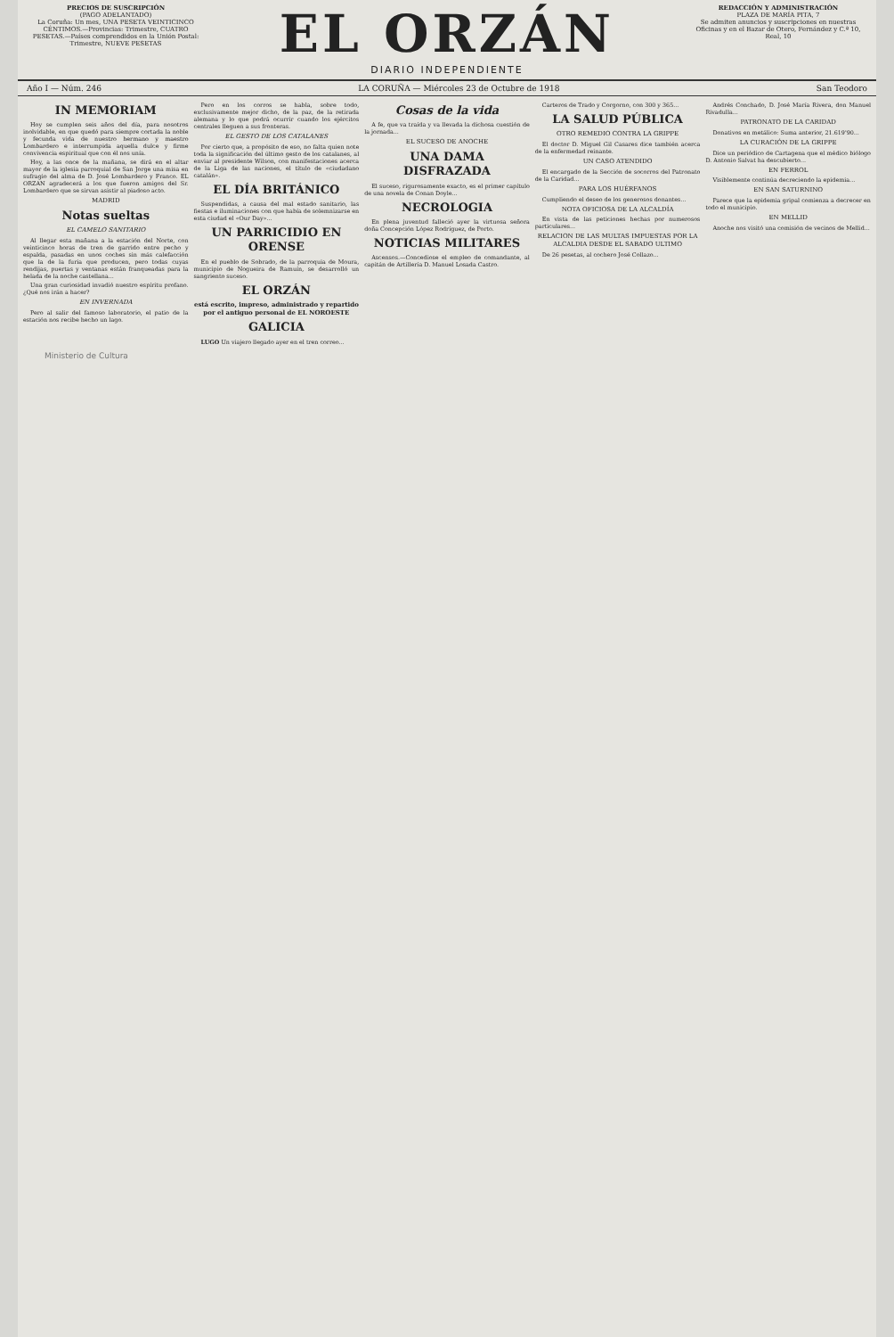PRECIOS DE SUSCRIPCIÓN
(PAGO ADELANTADO)
La Coruña: Un mes, UNA PESETA VEINTICINCO CÉNTIMOS.—Provincias: Trimestre, CUATRO PESETAS.—Países comprendidos en la Unión Postal: Trimestre, NUEVE PESETAS
EL ORZÁN
DIARIO INDEPENDIENTE
REDACCIÓN Y ADMINISTRACIÓN
PLAZA DE MARÍA PITA, 7
Se admiten anuncios y suscripciones en nuestras Oficinas y en el Bazar de Otero, Fernández y C.ª 10, Real, 10
Año I — Núm. 246 LA CORUÑA — Miércoles 23 de Octubre de 1918 San Teodoro
IN MEMORIAM
Hoy se cumplen seis años del día, para nosotros inolvidable, en que quedó para siempre cortada la noble y fecunda vida de nuestro hermano y maestro Lombardero e interrumpida aquella dulce y firme convivencia espiritual que con él nos unía.
Hoy, a las once de la mañana, se dirá en el altar mayor de la iglesia parroquial de San Jorge una misa en sufragio del alma de D. José Lombardero y Franco. EL ORZAN agradecerá a los que fueron amigos del Sr. Lombardero que se sirvan asistir al piadoso acto.
MADRID
Notas sueltas
EL CAMELO SANITARIO
Al llegar esta mañana a la estación del Norte, con veinticinco horas de tren de garrido entre pecho y espalda, pasadas en unos coches sin más calefacción que la de la furia que producen, pero todas cuyas rendijas, puertas y ventanas están franqueadas para la helada de la noche castellana...
Una gran curiosidad invadió nuestro espíritu profano. ¿Qué nos irán a hacer?
EN INVERNADA
Pero al salir del famoso laboratorio, el patio de la estación nos recibe hecho un lago.
Pero en los corros se habla, sobre todo, exclusivamente mejor dicho, de la paz, de la retirada alemana y lo que podrá ocurrir cuando los ejércitos centrales lleguen a sus fronteras.
EL GESTO DE LOS CATALANES
Por cierto que, a propósito de eso, no falta quien note toda la significación del último gesto de los catalanes, al enviar al presidente Wilson, con manifestaciones acerca de la Liga de las naciones, el título de «ciudadano catalán».
EL DÍA BRITÁNICO
Suspendidas, a causa del mal estado sanitario, las fiestas e iluminaciones con que había de solemnizarse en esta ciudad el «Our Day»...
UN PARRICIDIO EN ORENSE
En el pueblo de Sobrado, de la parroquia de Moura, municipio de Nogueira de Ramuín, se desarrolló un sangriento suceso.
EL ORZÁN
está escrito, impreso, administrado y repartido por el antiguo personal de EL NOROESTE
GALICIA
LUGO Un viajero llegado ayer en el tren correo...
Cosas de la vida
A fe, que va traída y va llevada la dichosa cuestión de la jornada...
EL SUCESO DE ANOCHE
UNA DAMA DISFRAZADA
El suceso, rigurosamente exacto, es el primer capítulo de una novela de Conan Doyle...
NECROLOGIA
En plena juventud falleció ayer la virtuosa señora doña Concepción López Rodríguez, de Porto.
NOTICIAS MILITARES
Ascensos.—Concediose el empleo de comandante, al capitán de Artillería D. Manuel Losada Castro.
Carteros de Trado y Corgorno, con 300 y 365...
LA SALUD PÚBLICA
OTRO REMEDIO CONTRA LA GRIPPE
El doctor D. Miguel Gil Casares dice también acerca de la enfermedad reinante.
UN CASO ATENDIDO
El encargado de la Sección de socorros del Patronato de la Caridad...
PARA LOS HUÉRFANOS
Cumpliendo el deseo de los generosos donantes...
NOTA OFICIOSA DE LA ALCALDÍA
En vista de las peticiones hechas por numerosos particulares...
RELACION DE LAS MULTAS IMPUESTAS POR LA ALCALDIA DESDE EL SABADO ULTIMO
De 26 pesetas, al cochero José Collazo...
Andrés Conchado, D. José María Rivera, don Manuel Rivadulla...
PATRONATO DE LA CARIDAD
Donativos en metálico: Suma anterior, 21.619'90...
LA CURACIÓN DE LA GRIPPE
Dice un periódico de Cartagena que el médico biólogo D. Antonio Salvat ha descubierto...
EN FERROL
Visiblemente continúa decreciendo la epidemia...
EN SAN SATURNINO
Parece que la epidemia gripal comienza a decrecer en todo el municipio.
EN MELLID
Anoche nos visitó una comisión de vecinos de Mellid...
Ministerio de Cultura